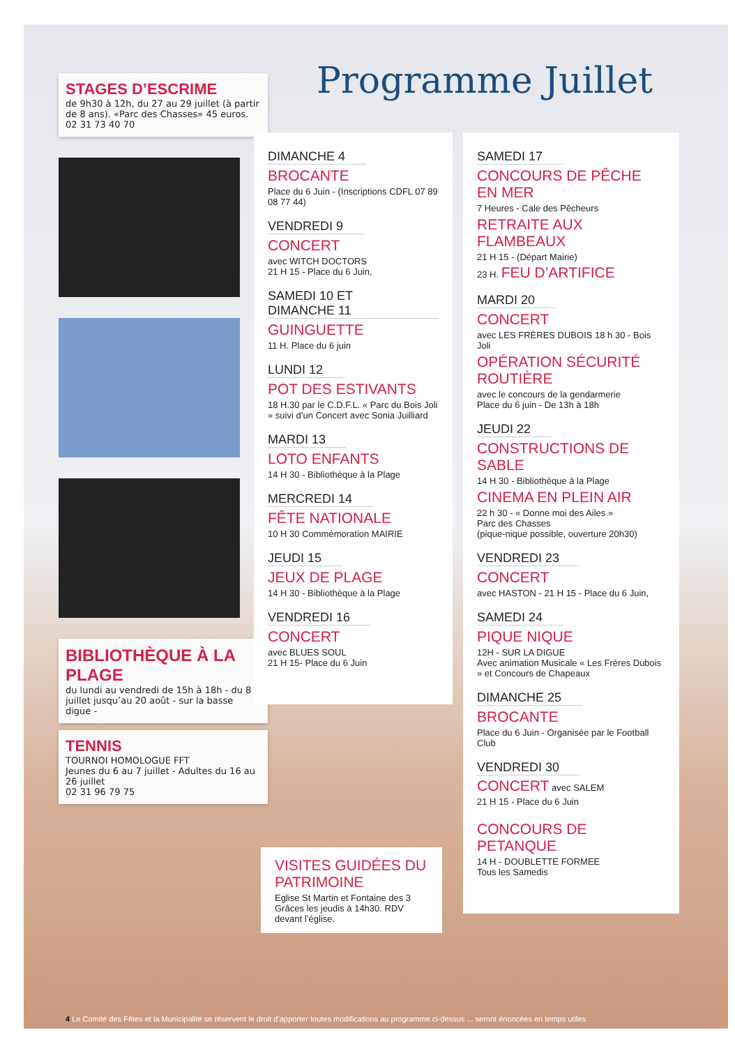STAGES D’ESCRIME
de 9h30 à 12h, du 27 au 29 juillet (à partir de 8 ans). «Parc des Chasses» 45 euros. 02 31 73 40 70
BIBLIOTHÈQUE À LA PLAGE
du lundi au vendredi de 15h à 18h - du 8 juillet jusqu’au 20 août - sur la basse digue -
TENNIS
TOURNOI HOMOLOGUE FFT
Jeunes du 6 au 7 juillet - Adultes du 16 au 26 juillet
02 31 96 79 75
Programme Juillet
DIMANCHE 4
BROCANTE
Place du 6 Juin - (Inscriptions CDFL 07 89 08 77 44)
VENDREDI 9
CONCERT
avec WITCH DOCTORS
21 H 15 - Place du 6 Juin,
SAMEDI 10 ET DIMANCHE 11
GUINGUETTE
11 H. Place du 6 juin
LUNDI 12
POT DES ESTIVANTS
18 H.30 par le C.D.F.L. « Parc du Bois Joli » suivi d’un Concert avec Sonia Juilliard
MARDI 13
LOTO ENFANTS
14 H 30 - Bibliothèque à la Plage
MERCREDI 14
FÊTE NATIONALE
10 H 30 Commémoration MAIRIE
JEUDI 15
JEUX DE PLAGE
14 H 30 - Bibliothèque à la Plage
VENDREDI 16
CONCERT
avec BLUES SOUL
21 H 15- Place du 6 Juin
VISITES GUIDÉES DU PATRIMOINE
Eglise St Martin et Fontaine des 3 Grâces les jeudis à 14h30. RDV devant l’église.
SAMEDI 17
CONCOURS DE PÊCHE EN MER
7 Heures - Cale des Pêcheurs
RETRAITE AUX FLAMBEAUX
21 H 15 - (Départ Mairie)
23 H. FEU D’ARTIFICE
MARDI 20
CONCERT
avec LES FRÈRES DUBOIS 18 h 30 - Bois Joli
OPÉRATION SÉCURITÉ ROUTIÈRE
avec le concours de la gendarmerie
Place du 6 juin - De 13h à 18h
JEUDI 22
CONSTRUCTIONS DE SABLE
14 H 30 - Bibliothèque à la Plage
CINEMA EN PLEIN AIR
22 h 30 - « Donne moi des Ailes »
Parc des Chasses
(pique-nique possible, ouverture 20h30)
VENDREDI 23
CONCERT
avec HASTON - 21 H 15 - Place du 6 Juin,
SAMEDI 24
PIQUE NIQUE
12H - SUR LA DIGUE
Avec animation Musicale « Les Frères Dubois » et Concours de Chapeaux
DIMANCHE 25
BROCANTE
Place du 6 Juin - Organisée par le Football Club
VENDREDI 30
CONCERT avec SALEM
21 H 15 - Place du 6 Juin
CONCOURS DE PETANQUE
14 H - DOUBLETTE FORMEE
Tous les Samedis
4 Le Comité des Fêtes et la Municipalité se réservent le droit d’apporter toutes modifications au programme ci-dessus ... seront énoncées en temps utiles